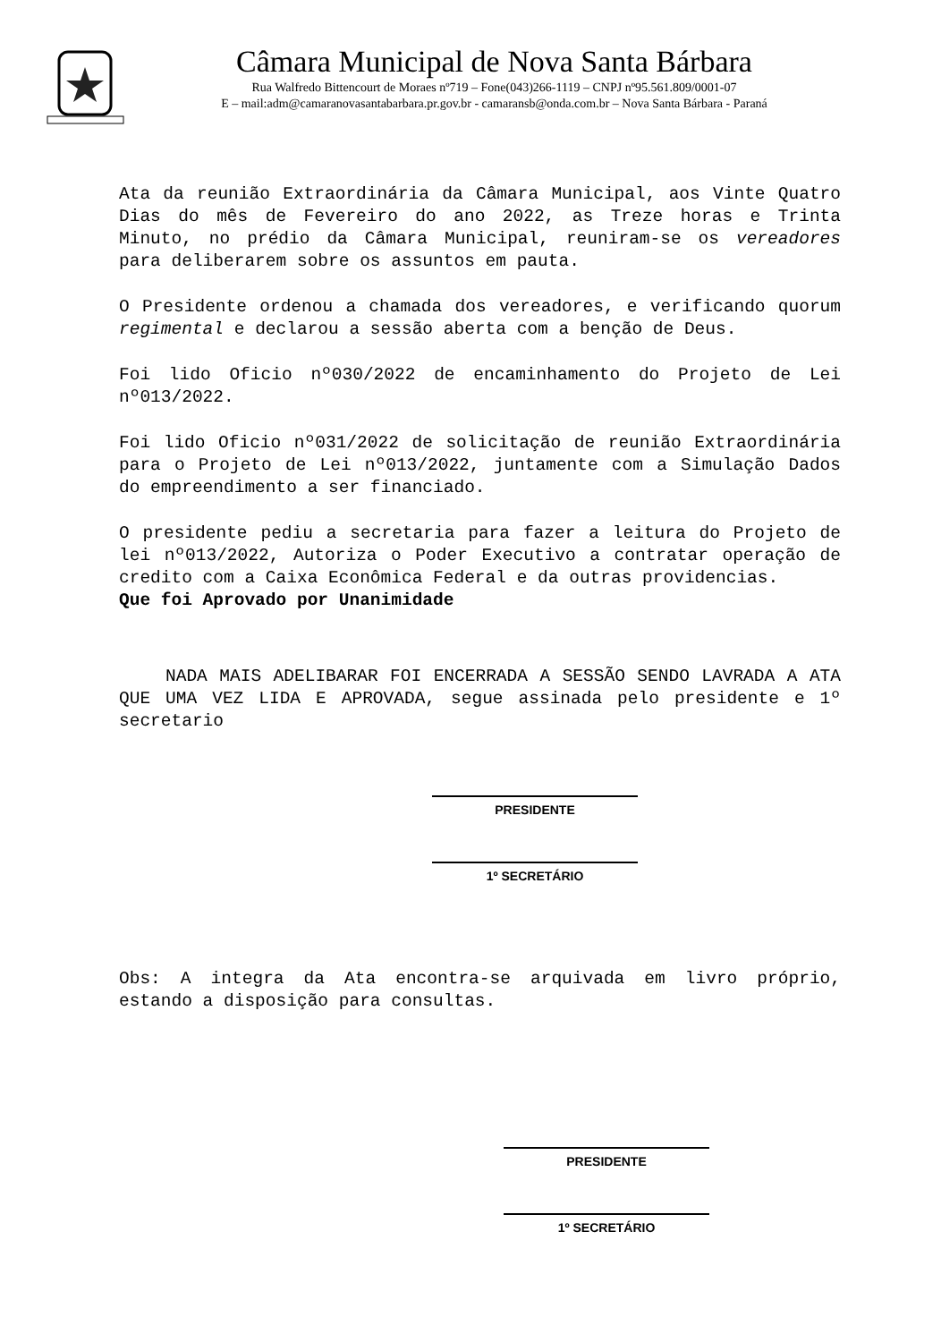Câmara Municipal de Nova Santa Bárbara
Rua Walfredo Bittencourt de Moraes nº719 – Fone(043)266-1119 – CNPJ nº95.561.809/0001-07
E – mail:adm@camaranovasantabarbara.pr.gov.br - camaransb@onda.com.br – Nova Santa Bárbara - Paraná
Ata da reunião Extraordinária da Câmara Municipal, aos Vinte Quatro Dias do mês de Fevereiro do ano 2022, as Treze horas e Trinta Minuto, no prédio da Câmara Municipal, reuniram-se os vereadores para deliberarem sobre os assuntos em pauta.
O Presidente ordenou a chamada dos vereadores, e verificando quorum regimental e declarou a sessão aberta com a benção de Deus.
Foi lido Oficio nº030/2022 de encaminhamento do Projeto de Lei nº013/2022.
Foi lido Oficio nº031/2022 de solicitação de reunião Extraordinária para o Projeto de Lei nº013/2022, juntamente com a Simulação Dados do empreendimento a ser financiado.
O presidente pediu a secretaria para fazer a leitura do Projeto de lei nº013/2022, Autoriza o Poder Executivo a contratar operação de credito com a Caixa Econômica Federal e da outras providencias.
Que foi Aprovado por Unanimidade
NADA MAIS ADELIBARAR FOI ENCERRADA A SESSÃO SENDO LAVRADA A ATA QUE UMA VEZ LIDA E APROVADA, segue assinada pelo presidente e 1º secretario
PRESIDENTE
1º SECRETÁRIO
Obs: A integra da Ata encontra-se arquivada em livro próprio, estando a disposição para consultas.
PRESIDENTE
1º SECRETÁRIO